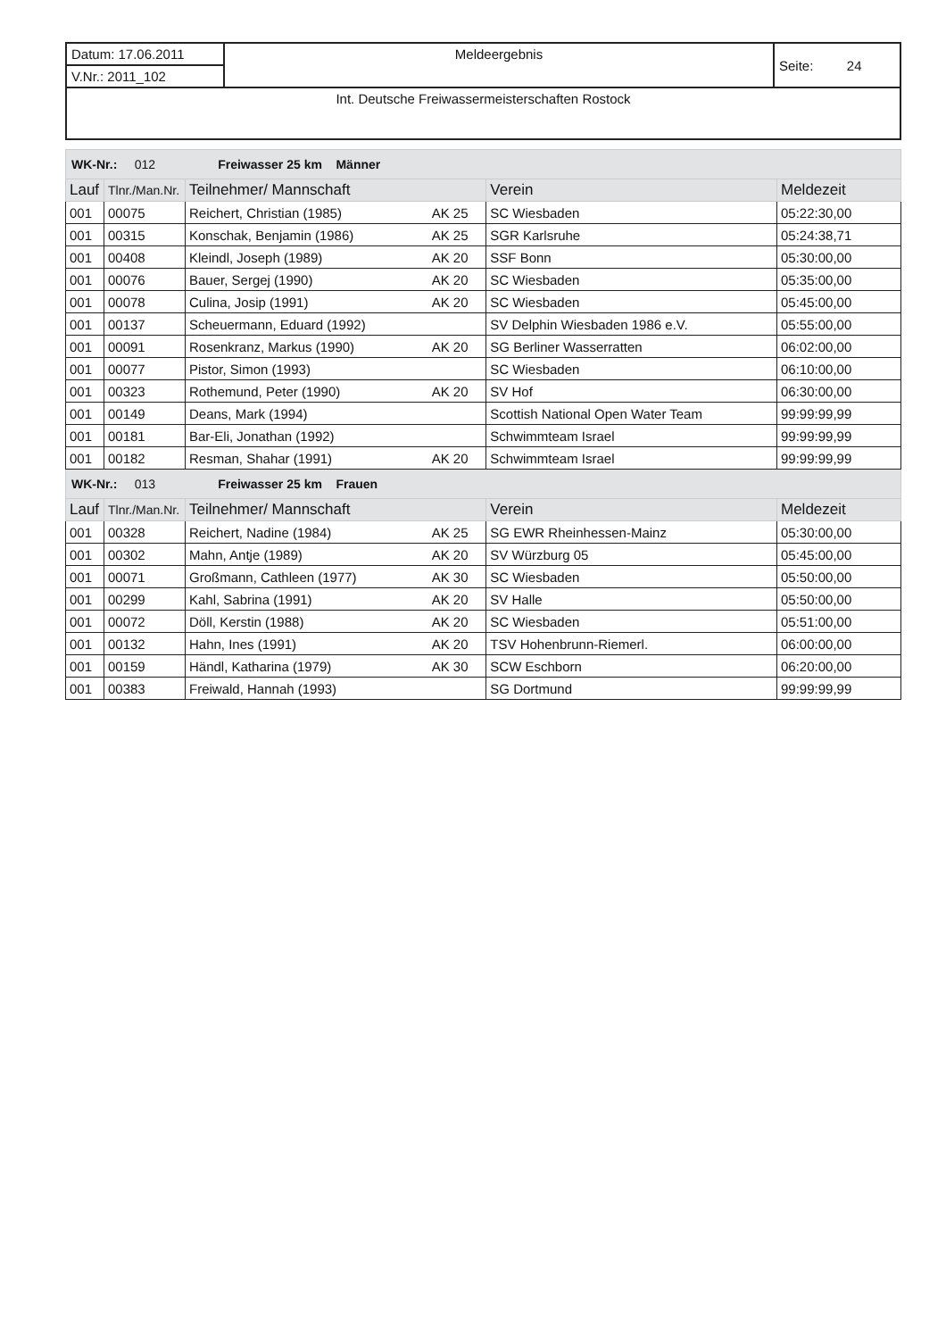| Datum: 17.06.2011 | Meldeergebnis | Seite: 24 |
| V.Nr.: 2011_102 | | |
| Int. Deutsche Freiwassermeisterschaften Rostock | | |
| WK-Nr.: 012 Freiwasser 25 km Männer | | | | | |
| Lauf | Tlnr./Man.Nr. | Teilnehmer/ Mannschaft | | Verein | Meldezeit |
| 001 | 00075 | Reichert, Christian (1985) | AK 25 | SC Wiesbaden | 05:22:30,00 |
| 001 | 00315 | Konschak, Benjamin (1986) | AK 25 | SGR Karlsruhe | 05:24:38,71 |
| 001 | 00408 | Kleindl, Joseph (1989) | AK 20 | SSF Bonn | 05:30:00,00 |
| 001 | 00076 | Bauer, Sergej (1990) | AK 20 | SC Wiesbaden | 05:35:00,00 |
| 001 | 00078 | Culina, Josip (1991) | AK 20 | SC Wiesbaden | 05:45:00,00 |
| 001 | 00137 | Scheuermann, Eduard (1992) | | SV Delphin Wiesbaden 1986 e.V. | 05:55:00,00 |
| 001 | 00091 | Rosenkranz, Markus (1990) | AK 20 | SG Berliner Wasserratten | 06:02:00,00 |
| 001 | 00077 | Pistor, Simon (1993) | | SC Wiesbaden | 06:10:00,00 |
| 001 | 00323 | Rothemund, Peter (1990) | AK 20 | SV Hof | 06:30:00,00 |
| 001 | 00149 | Deans, Mark (1994) | | Scottish National Open Water Team | 99:99:99,99 |
| 001 | 00181 | Bar-Eli, Jonathan (1992) | | Schwimmteam Israel | 99:99:99,99 |
| 001 | 00182 | Resman, Shahar (1991) | AK 20 | Schwimmteam Israel | 99:99:99,99 |
| WK-Nr.: 013 Freiwasser 25 km Frauen | | | | | |
| Lauf | Tlnr./Man.Nr. | Teilnehmer/ Mannschaft | | Verein | Meldezeit |
| 001 | 00328 | Reichert, Nadine (1984) | AK 25 | SG EWR Rheinhessen-Mainz | 05:30:00,00 |
| 001 | 00302 | Mahn, Antje (1989) | AK 20 | SV Würzburg 05 | 05:45:00,00 |
| 001 | 00071 | Großmann, Cathleen (1977) | AK 30 | SC Wiesbaden | 05:50:00,00 |
| 001 | 00299 | Kahl, Sabrina (1991) | AK 20 | SV Halle | 05:50:00,00 |
| 001 | 00072 | Döll, Kerstin (1988) | AK 20 | SC Wiesbaden | 05:51:00,00 |
| 001 | 00132 | Hahn, Ines (1991) | AK 20 | TSV Hohenbrunn-Riemerl. | 06:00:00,00 |
| 001 | 00159 | Händl, Katharina (1979) | AK 30 | SCW Eschborn | 06:20:00,00 |
| 001 | 00383 | Freiwald, Hannah (1993) | | SG Dortmund | 99:99:99,99 |